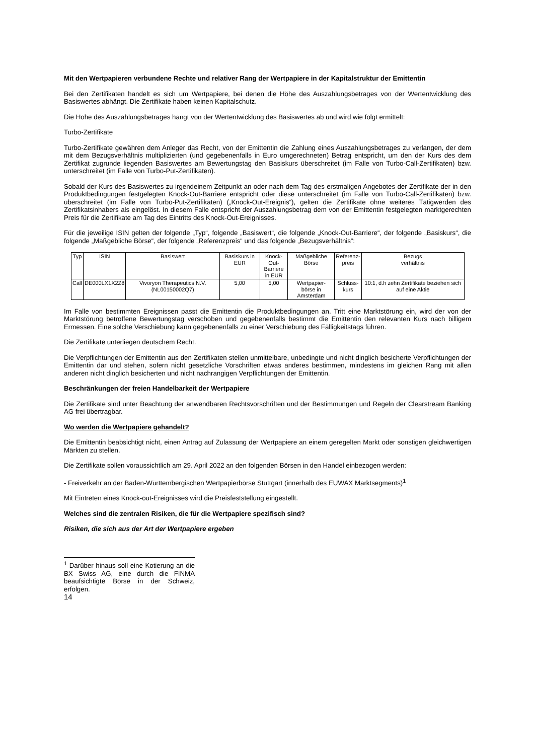Mit den Wertpapieren verbundene Rechte und relativer Rang der Wertpapiere in der Kapitalstruktur der Emittentin
Bei den Zertifikaten handelt es sich um Wertpapiere, bei denen die Höhe des Auszahlungsbetrages von der Wertentwicklung des Basiswertes abhängt. Die Zertifikate haben keinen Kapitalschutz.
Die Höhe des Auszahlungsbetrages hängt von der Wertentwicklung des Basiswertes ab und wird wie folgt ermittelt:
Turbo-Zertifikate
Turbo-Zertifikate gewähren dem Anleger das Recht, von der Emittentin die Zahlung eines Auszahlungsbetrages zu verlangen, der dem mit dem Bezugsverhältnis multiplizierten (und gegebenenfalls in Euro umgerechneten) Betrag entspricht, um den der Kurs des dem Zertifikat zugrunde liegenden Basiswertes am Bewertungstag den Basiskurs überschreitet (im Falle von Turbo-Call-Zertifikaten) bzw. unterschreitet (im Falle von Turbo-Put-Zertifikaten).
Sobald der Kurs des Basiswertes zu irgendeinem Zeitpunkt an oder nach dem Tag des erstmaligen Angebotes der Zertifikate der in den Produktbedingungen festgelegten Knock-Out-Barriere entspricht oder diese unterschreitet (im Falle von Turbo-Call-Zertifikaten) bzw. überschreitet (im Falle von Turbo-Put-Zertifikaten) („Knock-Out-Ereignis“), gelten die Zertifikate ohne weiteres Tätigwerden des Zertifikatsinhabers als eingelöst. In diesem Falle entspricht der Auszahlungsbetrag dem von der Emittentin festgelegten marktgerechten Preis für die Zertifikate am Tag des Eintritts des Knock-Out-Ereignisses.
Für die jeweilige ISIN gelten der folgende „Typ“, folgende „Basiswert“, die folgende „Knock-Out-Barriere“, der folgende „Basiskurs“, die folgende „Maßgebliche Börse“, der folgende „Referenzpreis“ und das folgende „Bezugsverhältnis“:
| Typ | ISIN | Basiswert | Basiskurs in EUR | Knock-Out- Barriere in EUR | Maßgebliche Börse | Referenz- preis | Bezugs verhältnis |
| Call | DE000LX1X2Z8 | Vivoryon Therapeutics N.V. (NL00150002Q7) | 5,00 | 5,00 | Wertpapier- börse in Amsterdam | Schluss- kurs | 10:1, d.h zehn Zertifikate beziehen sich auf eine Aktie |
Im Falle von bestimmten Ereignissen passt die Emittentin die Produktbedingungen an. Tritt eine Marktstörung ein, wird der von der Marktstörung betroffene Bewertungstag verschoben und gegebenenfalls bestimmt die Emittentin den relevanten Kurs nach billigem Ermessen. Eine solche Verschiebung kann gegebenenfalls zu einer Verschiebung des Fälligkeitstags führen.
Die Zertifikate unterliegen deutschem Recht.
Die Verpflichtungen der Emittentin aus den Zertifikaten stellen unmittelbare, unbedingte und nicht dinglich besicherte Verpflichtungen der Emittentin dar und stehen, sofern nicht gesetzliche Vorschriften etwas anderes bestimmen, mindestens im gleichen Rang mit allen anderen nicht dinglich besicherten und nicht nachrangigen Verpflichtungen der Emittentin.
Beschränkungen der freien Handelbarkeit der Wertpapiere
Die Zertifikate sind unter Beachtung der anwendbaren Rechtsvorschriften und der Bestimmungen und Regeln der Clearstream Banking AG frei übertragbar.
Wo werden die Wertpapiere gehandelt?
Die Emittentin beabsichtigt nicht, einen Antrag auf Zulassung der Wertpapiere an einem geregelten Markt oder sonstigen gleichwertigen Märkten zu stellen.
Die Zertifikate sollen voraussichtlich am 29. April 2022 an den folgenden Börsen in den Handel einbezogen werden:
- Freiverkehr an der Baden-Württembergischen Wertpapierbörse Stuttgart (innerhalb des EUWAX Marktsegments)<sup>1</sup>
Mit Eintreten eines Knock-out-Ereignisses wird die Preisfeststellung eingestellt.
Welches sind die zentralen Risiken, die für die Wertpapiere spezifisch sind?
Risiken, die sich aus der Art der Wertpapiere ergeben
<sup>1</sup> Darüber hinaus soll eine Kotierung an die BX Swiss AG, eine durch die FINMA beaufsichtigte Börse in der Schweiz, erfolgen.
14